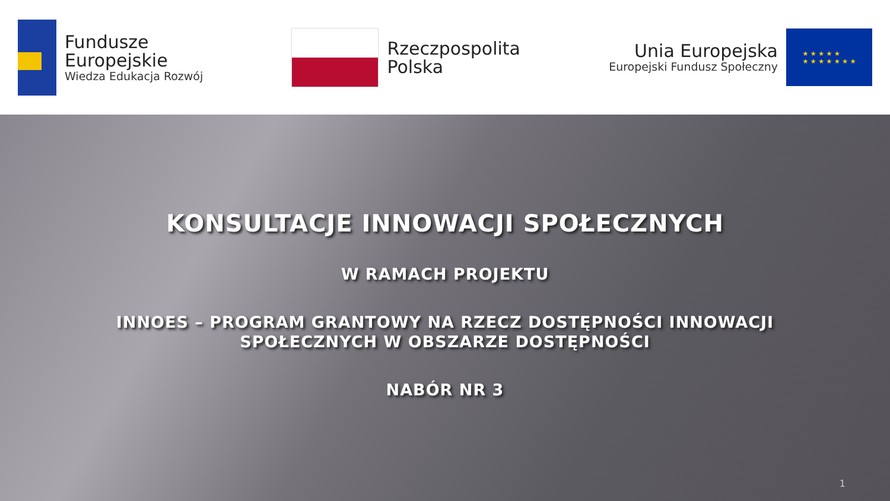Fundusze
Europejskie
Wiedza Edukacja Rozwój
Rzeczpospolita
Polska
Unia Europejska
Europejski Fundusz Społeczny
★ ★ ★ ★ ★
★ ★ ★ ★ ★ ★ ★
KONSULTACJE INNOWACJI SPOŁECZNYCH
W RAMACH PROJEKTU
INNOES – PROGRAM GRANTOWY NA RZECZ DOSTĘPNOŚCI INNOWACJI
SPOŁECZNYCH W OBSZARZE DOSTĘPNOŚCI
NABÓR NR 3
1